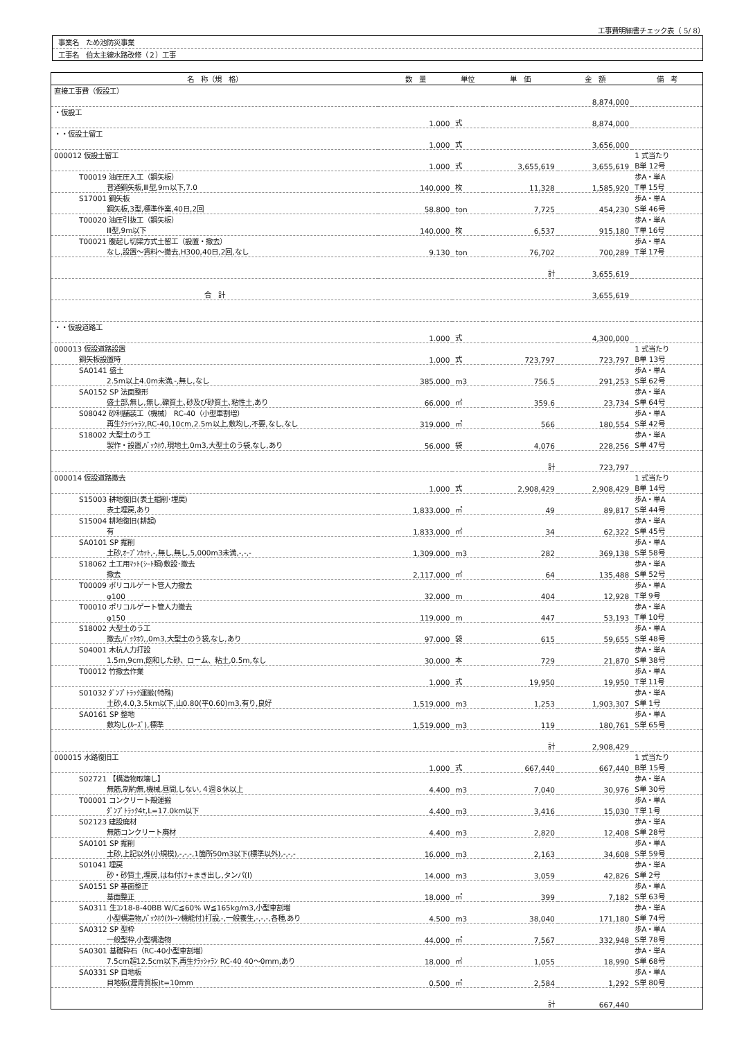工事費明細書チェック表（ 5/ 8）
事業名　ため池防災事業
工事名　伯太主線水路改修（２）工事
| 名 称（規 格） | 数 量 | 単位 | 単 価 | 金 額 | 備 考 |
| --- | --- | --- | --- | --- | --- |
| 直接工事費（仮設工） | | | | | |
| | | | | 8,874,000 | |
| ・仮設工 | | | | | |
| | 1.000 | 式 | | 8,874,000 | |
| ・・仮設土留工 | | | | | |
| | 1.000 | 式 | | 3,656,000 | |
| 000012 仮設土留工 | | | | | 1 式当たり |
| | 1.000 | 式 | 3,655,619 | 3,655,619 | B単 12号 |
| T00019 油圧圧入工（鋼矢板） | | | | | 歩A・単A |
| 普通鋼矢板,Ⅲ型,9m以下,7.0 | 140.000 | 枚 | 11,328 | 1,585,920 | T単 15号 |
| S17001 鋼矢板 | | | | | 歩A・単A |
| 鋼矢板,3型,標準作業,40日,2回 | 58.800 | ton | 7,725 | 454,230 | S単 46号 |
| T00020 油圧引抜工（鋼矢板） | | | | | 歩A・単A |
| Ⅲ型,9m以下 | 140.000 | 枚 | 6,537 | 915,180 | T単 16号 |
| T00021 腹起し切梁方式土留工（設置・撤去） | | | | | 歩A・単A |
| なし,設置～賃料～撤去,H300,40日,2回,なし | 9.130 | ton | 76,702 | 700,289 | T単 17号 |
| | | | 計 | 3,655,619 | |
| 合 計 | | | | 3,655,619 | |
| ・・仮設道路工 | | | | | |
| | 1.000 | 式 | | 4,300,000 | |
| 000013 仮設道路設置 | | | | | 1 式当たり |
| 鋼矢板設置時 | 1.000 | 式 | 723,797 | 723,797 | B単 13号 |
| SA0141 盛土 | | | | | 歩A・単A |
| 2.5m以上4.0m未満,-,無し,なし | 385.000 | m3 | 756.5 | 291,253 | S単 62号 |
| SA0152 SP 法面整形 | | | | | 歩A・単A |
| 盛土部,無し,無し,礫質土､砂及び砂質土､粘性土,あり | 66.000 | ㎡ | 359.6 | 23,734 | S単 64号 |
| S08042 砂利舗装工（機械） RC-40（小型車割増） | | | | | 歩A・単A |
| 再生ｸﾗｯｼｬﾗﾝ,RC-40,10cm,2.5m以上,敷均し,不要,なし,なし | 319.000 | ㎡ | 566 | 180,554 | S単 42号 |
| S18002 大型土のう工 | | | | | 歩A・単A |
| 製作・設置,ﾊﾞｯｸﾎｳ,現地土,0m3,大型土のう袋,なし,あり | 56.000 | 袋 | 4,076 | 228,256 | S単 47号 |
| | | | 計 | 723,797 | |
| 000014 仮設道路撤去 | | | | | 1 式当たり |
| | 1.000 | 式 | 2,908,429 | 2,908,429 | B単 14号 |
| S15003 耕地復旧(表土掘削･埋戻) | | | | | 歩A・単A |
| 表土埋戻,あり | 1,833.000 | ㎡ | 49 | 89,817 | S単 44号 |
| S15004 耕地復旧(耕起) | | | | | 歩A・単A |
| 有 | 1,833.000 | ㎡ | 34 | 62,322 | S単 45号 |
| SA0101 SP 掘削 | | | | | 歩A・単A |
| 土砂,ｵｰﾌﾟﾝｶｯﾄ,-,無し,無し,5,000m3未満,-,-,- | 1,309.000 | m3 | 282 | 369,138 | S単 58号 |
| S18062 土工用ﾏｯﾄ(ｼｰﾄ類)敷設･撤去 | | | | | 歩A・単A |
| 撤去 | 2,117.000 | ㎡ | 64 | 135,488 | S単 52号 |
| T00009 ポリコルゲート管人力撤去 | | | | | 歩A・単A |
| φ100 | 32.000 | m | 404 | 12,928 | T単 9号 |
| T00010 ポリコルゲート管人力撤去 | | | | | 歩A・単A |
| φ150 | 119.000 | m | 447 | 53,193 | T単 10号 |
| S18002 大型土のう工 | | | | | 歩A・単A |
| 撤去,ﾊﾞｯｸﾎｳ,,0m3,大型土のう袋,なし,あり | 97.000 | 袋 | 615 | 59,655 | S単 48号 |
| S04001 木杭人力打設 | | | | | 歩A・単A |
| 1.5m,9cm,飽和した砂、ローム、粘土,0.5m,なし | 30.000 | 本 | 729 | 21,870 | S単 38号 |
| T00012 竹撤去作業 | | | | | 歩A・単A |
| | 1.000 | 式 | 19,950 | 19,950 | T単 11号 |
| S01032 ﾀﾞﾝﾌﾟﾄﾗｯｸ運搬(特殊) | | | | | 歩A・単A |
| 土砂,4.0,3.5km以下,山0.80(平0.60)m3,有り,良好 | 1,519.000 | m3 | 1,253 | 1,903,307 | S単 1号 |
| SA0161 SP 整地 | | | | | 歩A・単A |
| 敷均し(ﾙｰｽﾞ),標準 | 1,519.000 | m3 | 119 | 180,761 | S単 65号 |
| | | | 計 | 2,908,429 | |
| 000015 水路復旧工 | | | | | 1 式当たり |
| | 1.000 | 式 | 667,440 | 667,440 | B単 15号 |
| S02721 【構造物取壊し】 | | | | | 歩A・単A |
| 無筋,制約無,機械,昼間,しない,４週８休以上 | 4.400 | m3 | 7,040 | 30,976 | S単 30号 |
| T00001 コンクリート殻運搬 | | | | | 歩A・単A |
| ﾀﾞﾝﾌﾟﾄﾗｯｸ4t,L=17.0km以下 | 4.400 | m3 | 3,416 | 15,030 | T単 1号 |
| S02123 建設廃材 | | | | | 歩A・単A |
| 無筋コンクリート廃材 | 4.400 | m3 | 2,820 | 12,408 | S単 28号 |
| SA0101 SP 掘削 | | | | | 歩A・単A |
| 土砂,上記以外(小規模),-,-,-,1箇所50m3以下(標準以外),-,-,- | 16.000 | m3 | 2,163 | 34,608 | S単 59号 |
| S01041 埋戻 | | | | | 歩A・単A |
| 砂・砂質土,埋戻,はね付け+まき出し,タンパ(Ⅰ) | 14.000 | m3 | 3,059 | 42,826 | S単 2号 |
| SA0151 SP 基面整正 | | | | | 歩A・単A |
| 基面整正 | 18.000 | ㎡ | 399 | 7,182 | S単 63号 |
| SA0311 生ｺﾝ18-8-40BB W/C≦60% W≦165kg/m3,小型車割増 | | | | | 歩A・単A |
| 小型構造物,ﾊﾞｯｸﾎｳ(ｸﾚｰﾝ機能付)打設,-,一般養生,-,-,-,各種,あり | 4.500 | m3 | 38,040 | 171,180 | S単 74号 |
| SA0312 SP 型枠 | | | | | 歩A・単A |
| 一般型枠,小型構造物 | 44.000 | ㎡ | 7,567 | 332,948 | S単 78号 |
| SA0301 基礎砕石（RC-40小型車割増） | | | | | 歩A・単A |
| 7.5cm超12.5cm以下,再生ｸﾗｯｼｬﾗﾝ RC-40 40～0mm,あり | 18.000 | ㎡ | 1,055 | 18,990 | S単 68号 |
| SA0331 SP 目地板 | | | | | 歩A・単A |
| 目地板(瀝青質板)t=10mm | 0.500 | ㎡ | 2,584 | 1,292 | S単 80号 |
| | | | 計 | 667,440 | |